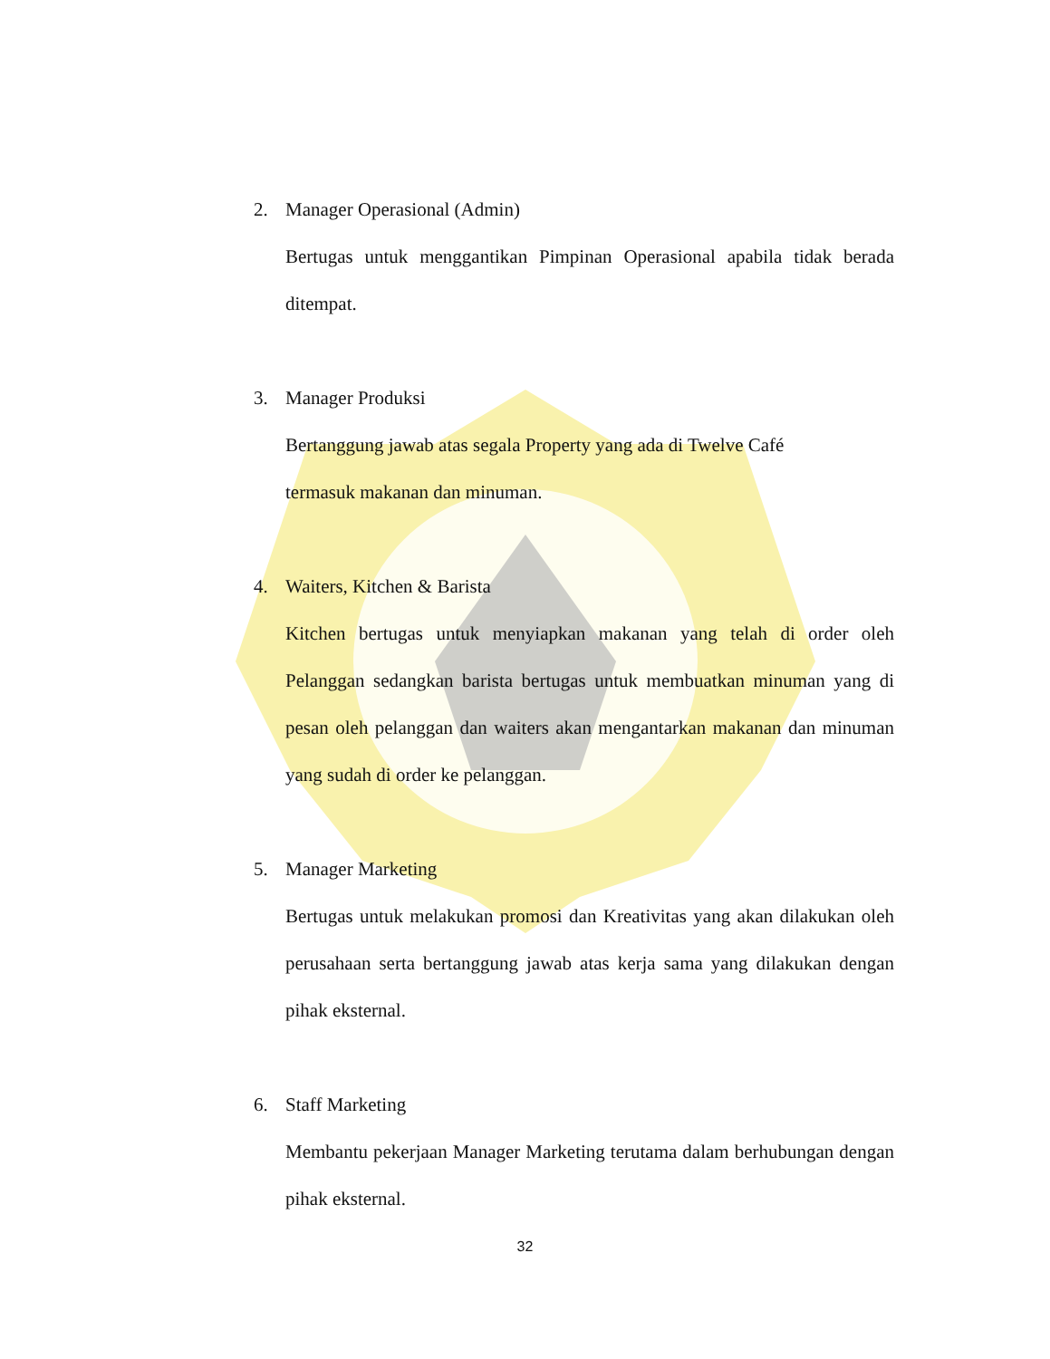2. Manager Operasional (Admin)
Bertugas untuk menggantikan Pimpinan Operasional apabila tidak berada ditempat.
3. Manager Produksi
Bertanggung jawab atas segala Property yang ada di Twelve Café
termasuk makanan dan minuman.
4. Waiters, Kitchen & Barista
Kitchen bertugas untuk menyiapkan makanan yang telah di order oleh Pelanggan sedangkan barista bertugas untuk membuatkan minuman yang di pesan oleh pelanggan dan waiters akan mengantarkan makanan dan minuman yang sudah di order ke pelanggan.
5. Manager Marketing
Bertugas untuk melakukan promosi dan Kreativitas yang akan dilakukan oleh perusahaan serta bertanggung jawab atas kerja sama yang dilakukan dengan pihak eksternal.
6. Staff Marketing
Membantu pekerjaan Manager Marketing terutama dalam berhubungan dengan pihak eksternal.
32